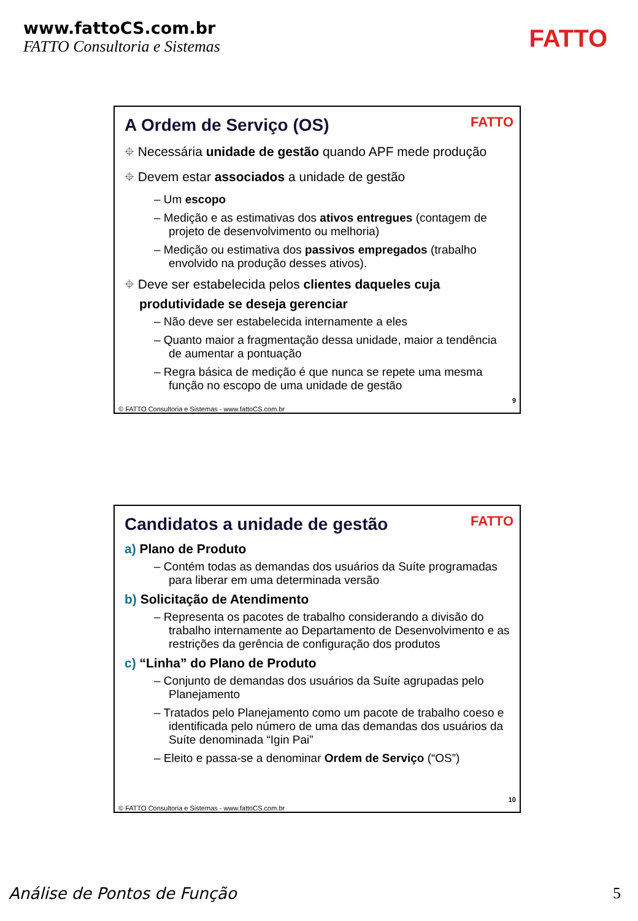www.fattoCS.com.br
FATTO Consultoria e Sistemas
FATTO
A Ordem de Serviço (OS)
FATTO
⌖ Necessária unidade de gestão quando APF mede produção
⌖ Devem estar associados a unidade de gestão
– Um escopo
– Medição e as estimativas dos ativos entregues (contagem de projeto de desenvolvimento ou melhoria)
– Medição ou estimativa dos passivos empregados (trabalho envolvido na produção desses ativos).
⌖ Deve ser estabelecida pelos clientes daqueles cuja produtividade se deseja gerenciar
– Não deve ser estabelecida internamente a eles
– Quanto maior a fragmentação dessa unidade, maior a tendência de aumentar a pontuação
– Regra básica de medição é que nunca se repete uma mesma função no escopo de uma unidade de gestão
9
© FATTO Consultoria e Sistemas - www.fattoCS.com.br
Candidatos a unidade de gestão
FATTO
a) Plano de Produto
– Contém todas as demandas dos usuários da Suíte programadas para liberar em uma determinada versão
b) Solicitação de Atendimento
– Representa os pacotes de trabalho considerando a divisão do trabalho internamente ao Departamento de Desenvolvimento e as restrições da gerência de configuração dos produtos
c) “Linha” do Plano de Produto
– Conjunto de demandas dos usuários da Suíte agrupadas pelo Planejamento
– Tratados pelo Planejamento como um pacote de trabalho coeso e identificada pelo número de uma das demandas dos usuários da Suíte denominada “Igin Pai”
– Eleito e passa-se a denominar Ordem de Serviço (“OS”)
10
© FATTO Consultoria e Sistemas - www.fattoCS.com.br
Análise de Pontos de Função 5